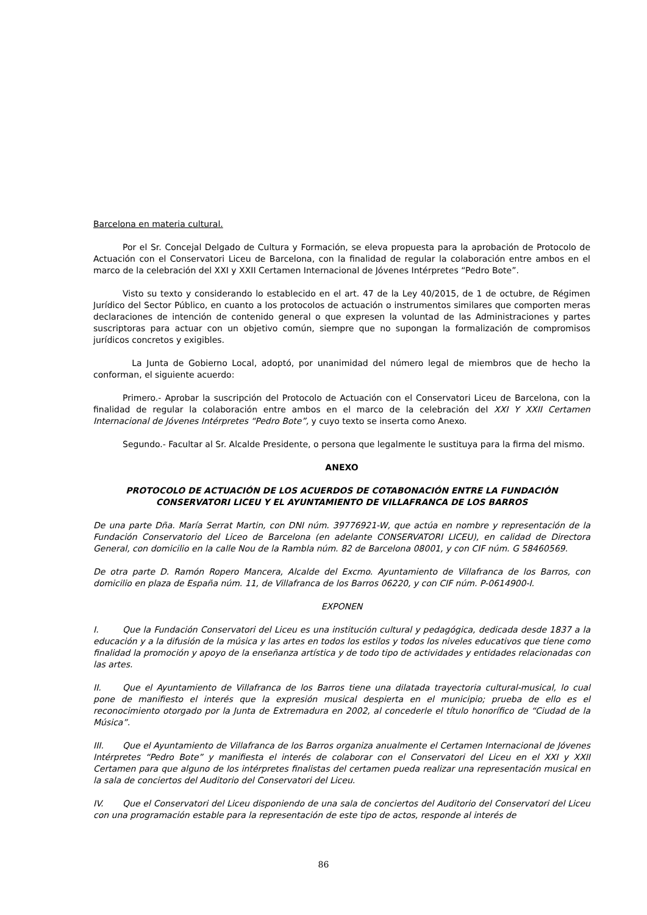Barcelona en materia cultural.
Por el Sr. Concejal Delgado de Cultura y Formación, se eleva propuesta para la aprobación de Protocolo de Actuación con el Conservatori Liceu de Barcelona, con la finalidad de regular la colaboración entre ambos en el marco de la celebración del XXI y XXII Certamen Internacional de Jóvenes Intérpretes “Pedro Bote”.
Visto su texto y considerando lo establecido en el art. 47 de la Ley 40/2015, de 1 de octubre, de Régimen Jurídico del Sector Público, en cuanto a los protocolos de actuación o instrumentos similares que comporten meras declaraciones de intención de contenido general o que expresen la voluntad de las Administraciones y partes suscriptoras para actuar con un objetivo común, siempre que no supongan la formalización de compromisos jurídicos concretos y exigibles.
La Junta de Gobierno Local, adoptó, por unanimidad del número legal de miembros que de hecho la conforman, el siguiente acuerdo:
Primero.- Aprobar la suscripción del Protocolo de Actuación con el Conservatori Liceu de Barcelona, con la finalidad de regular la colaboración entre ambos en el marco de la celebración del XXI Y XXII Certamen Internacional de Jóvenes Intérpretes “Pedro Bote”, y cuyo texto se inserta como Anexo.
Segundo.- Facultar al Sr. Alcalde Presidente, o persona que legalmente le sustituya para la firma del mismo.
ANEXO
PROTOCOLO DE ACTUACIÓN DE LOS ACUERDOS DE COTABONACIÓN ENTRE LA FUNDACIÓN CONSERVATORI LICEU Y EL AYUNTAMIENTO DE VILLAFRANCA DE LOS BARROS
De una parte Dña. María Serrat Martin, con DNI núm. 39776921-W, que actúa en nombre y representación de la Fundación Conservatorio del Liceo de Barcelona (en adelante CONSERVATORI LICEU), en calidad de Directora General, con domicilio en la calle Nou de la Rambla núm. 82 de Barcelona 08001, y con CIF núm. G 58460569.
De otra parte D. Ramón Ropero Mancera, Alcalde del Excmo. Ayuntamiento de Villafranca de los Barros, con domicilio en plaza de España núm. 11, de Villafranca de los Barros 06220, y con CIF núm. P-0614900-I.
EXPONEN
I. Que la Fundación Conservatori del Liceu es una institución cultural y pedagógica, dedicada desde 1837 a la educación y a la difusión de la música y las artes en todos los estilos y todos los niveles educativos que tiene como finalidad la promoción y apoyo de la enseñanza artística y de todo tipo de actividades y entidades relacionadas con las artes.
II. Que el Ayuntamiento de Villafranca de los Barros tiene una dilatada trayectoria cultural-musical, lo cual pone de manifiesto el interés que la expresión musical despierta en el municipio; prueba de ello es el reconocimiento otorgado por la Junta de Extremadura en 2002, al concederle el título honorífico de “Ciudad de la Música”.
III. Que el Ayuntamiento de Villafranca de los Barros organiza anualmente el Certamen Internacional de Jóvenes Intérpretes “Pedro Bote” y manifiesta el interés de colaborar con el Conservatori del Liceu en el XXI y XXII Certamen para que alguno de los intérpretes finalistas del certamen pueda realizar una representación musical en la sala de conciertos del Auditorio del Conservatori del Liceu.
IV. Que el Conservatori del Liceu disponiendo de una sala de conciertos del Auditorio del Conservatori del Liceu con una programación estable para la representación de este tipo de actos, responde al interés de
86